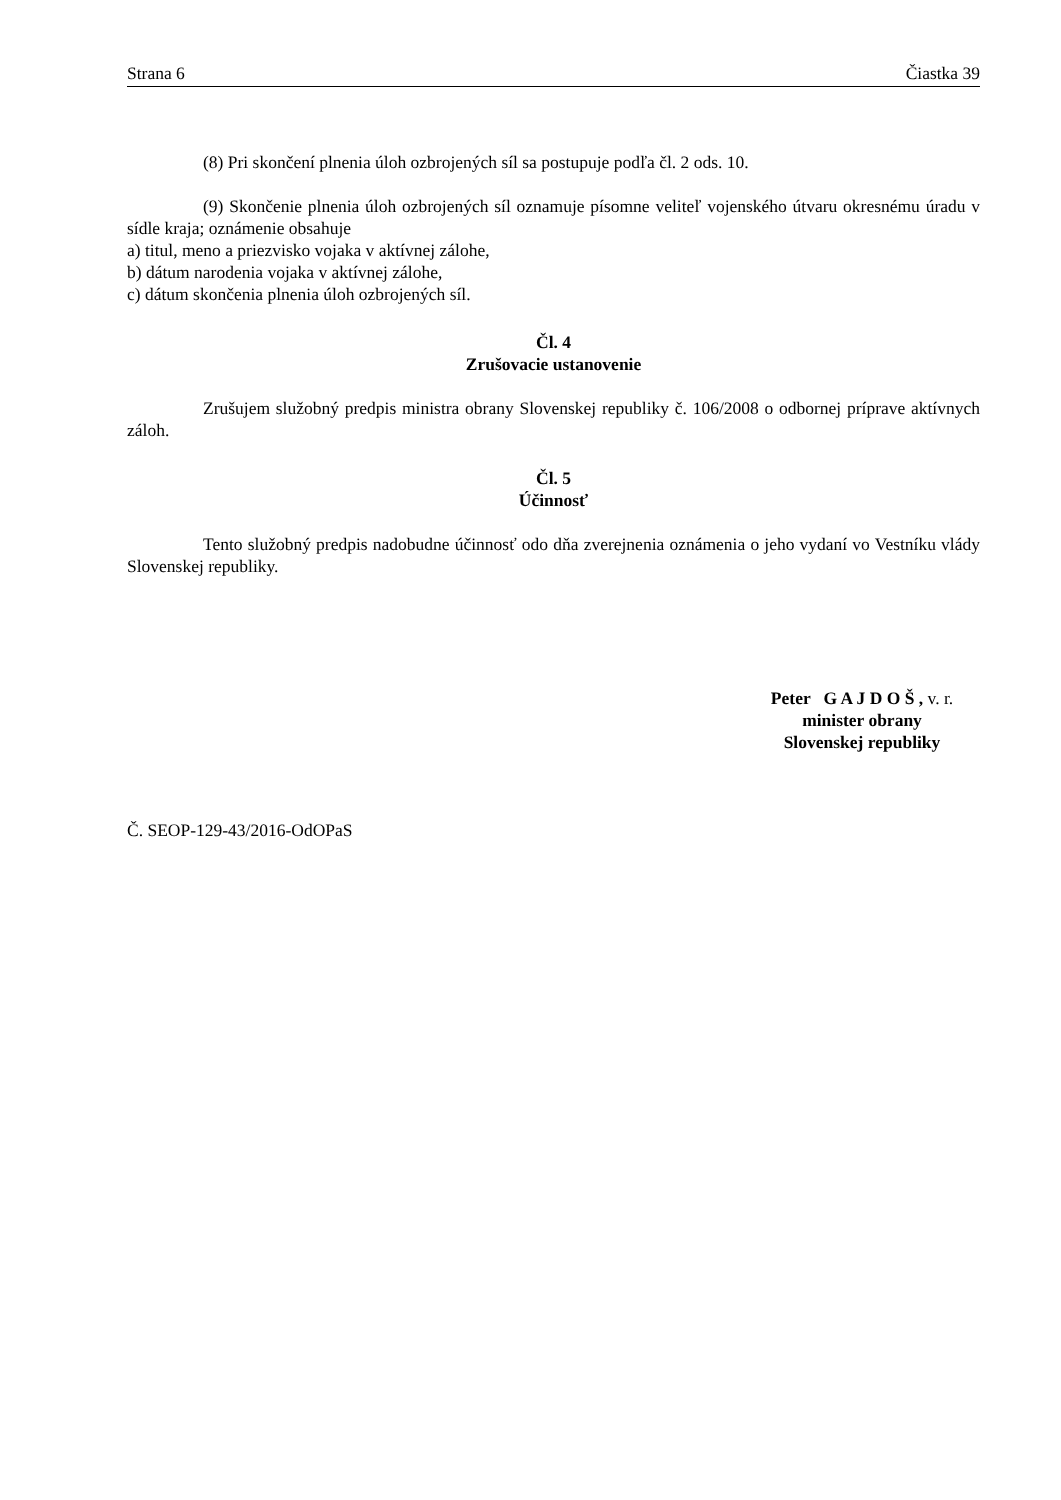Strana 6 Čiastka 39
(8) Pri skončení plnenia úloh ozbrojených síl sa postupuje podľa čl. 2 ods. 10.
(9) Skončenie plnenia úloh ozbrojených síl oznamuje písomne veliteľ vojenského útvaru okresnému úradu v sídle kraja; oznámenie obsahuje
a) titul, meno a priezvisko vojaka v aktívnej zálohe,
b) dátum narodenia vojaka v aktívnej zálohe,
c) dátum skončenia plnenia úloh ozbrojených síl.
Čl. 4
Zrušovacie ustanovenie
Zrušujem služobný predpis ministra obrany Slovenskej republiky č. 106/2008 o odbornej príprave aktívnych záloh.
Čl. 5
Účinnosť
Tento služobný predpis nadobudne účinnosť odo dňa zverejnenia oznámenia o jeho vydaní vo Vestníku vlády Slovenskej republiky.
Peter G A J D O Š , v. r.
minister obrany
Slovenskej republiky
Č. SEOP-129-43/2016-OdOPaS